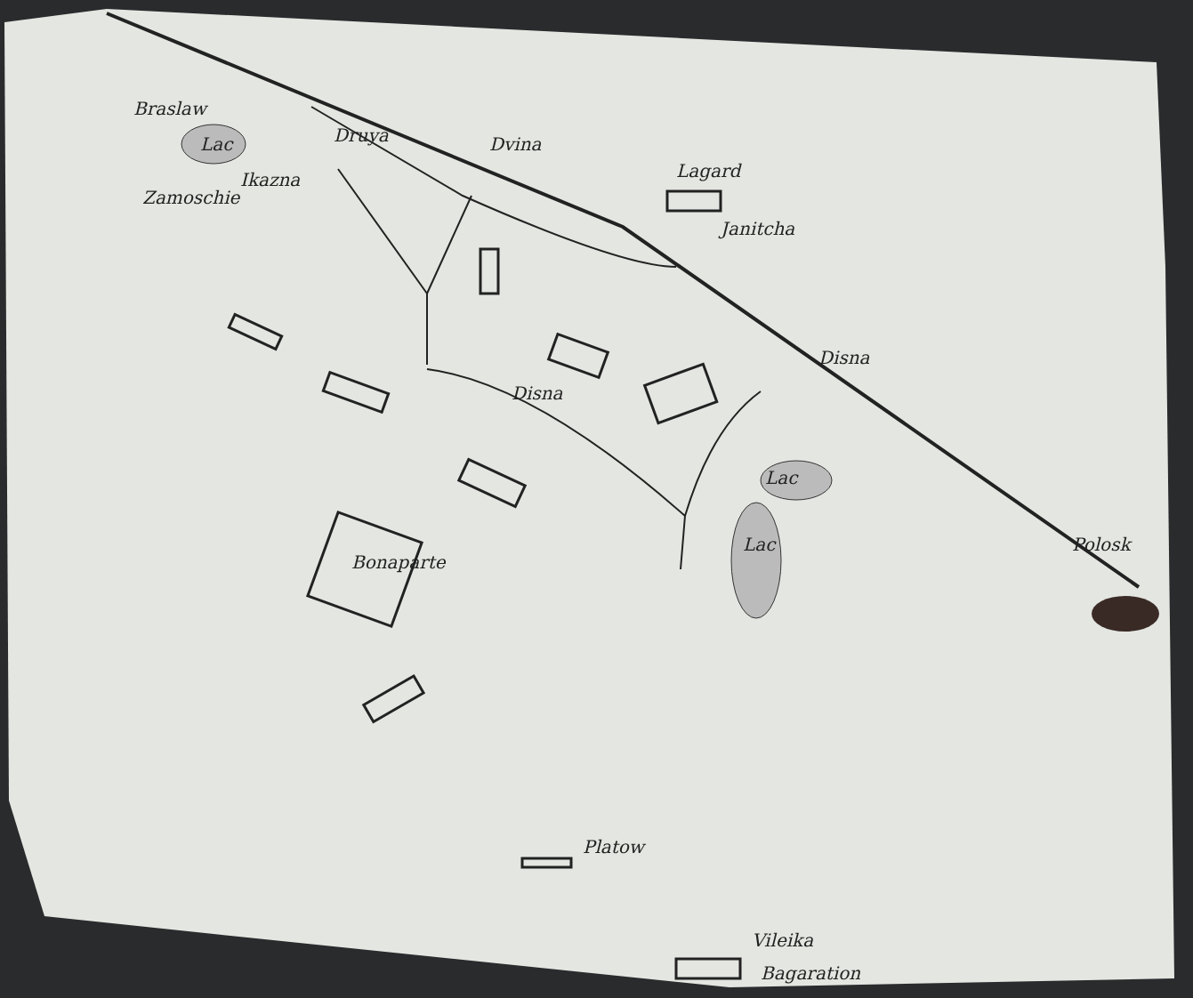Braslaw
Lac
Ikazna
Zamoschie
Druya Dvina
Lagard
Janitcha
Disna
Disna
Lac
Lac Polosk
Bonaparte
Platow
Vileika
Bagaration